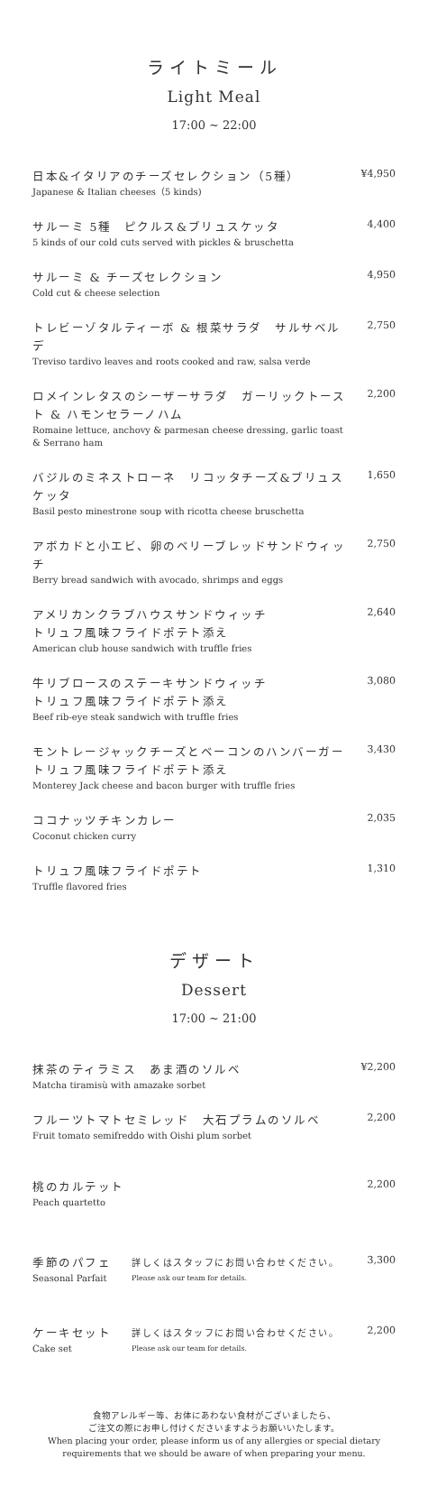ライトミール
Light Meal
17:00 ~ 22:00
日本&イタリアのチーズセレクション（5種）
Japanese & Italian cheeses（5 kinds)
¥4,950
サルーミ 5種　ピクルス&ブリュスケッタ
5 kinds of our cold cuts served with pickles & bruschetta
4,400
サルーミ & チーズセレクション
Cold cut & cheese selection
4,950
トレビーゾタルティーボ & 根菜サラダ　サルサベルデ
Treviso tardivo leaves and roots cooked and raw, salsa verde
2,750
ロメインレタスのシーザーサラダ　ガーリックトースト & ハモンセラーノハム
Romaine lettuce, anchovy & parmesan cheese dressing, garlic toast & Serrano ham
2,200
バジルのミネストローネ　リコッタチーズ&ブリュスケッタ
Basil pesto minestrone soup with ricotta cheese bruschetta
1,650
アボカドと小エビ、卵のベリーブレッドサンドウィッチ
Berry bread sandwich with avocado, shrimps and eggs
2,750
アメリカンクラブハウスサンドウィッチ
トリュフ風味フライドポテト添え
American club house sandwich with truffle fries
2,640
牛リブロースのステーキサンドウィッチ
トリュフ風味フライドポテト添え
Beef rib-eye steak sandwich with truffle fries
3,080
モントレージャックチーズとベーコンのハンバーガー
トリュフ風味フライドポテト添え
Monterey Jack cheese and bacon burger with truffle fries
3,430
ココナッツチキンカレー
Coconut chicken curry
2,035
トリュフ風味フライドポテト
Truffle flavored fries
1,310
デザート
Dessert
17:00 ~ 21:00
抹茶のティラミス　あま酒のソルベ
Matcha tiramisù with amazake sorbet
¥2,200
フルーツトマトセミレッド　大石プラムのソルベ
Fruit tomato semifreddo with Oishi plum sorbet
2,200
桃のカルテット
Peach quartetto
2,200
季節のパフェ
Seasonal Parfait
詳しくはスタッフにお問い合わせください。
Please ask our team for details.
3,300
ケーキセット
Cake set
詳しくはスタッフにお問い合わせください。
Please ask our team for details.
2,200
食物アレルギー等、お体にあわない食材がございましたら、
ご注文の際にお申し付けくださいますようお願いいたします。
When placing your order, please inform us of any allergies or special dietary requirements that we should be aware of when preparing your menu.